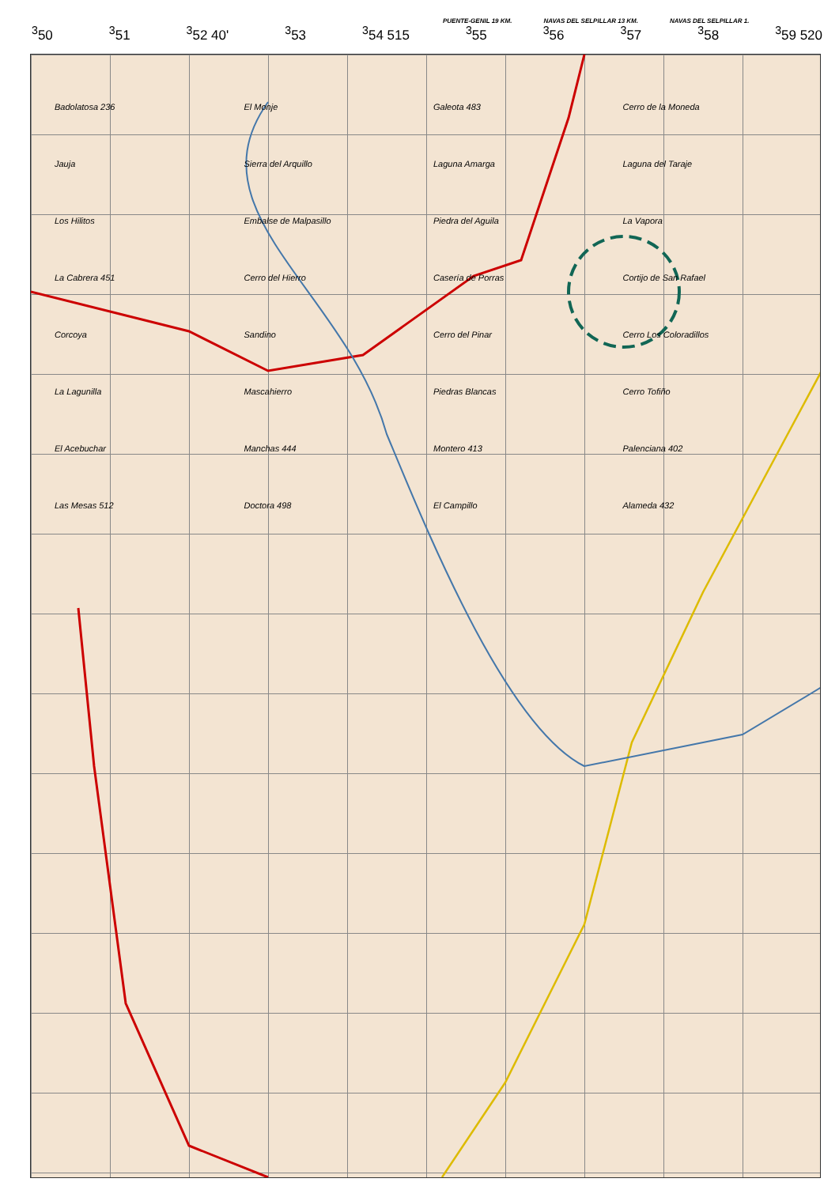PUENTE-GENIL 19 KM. NAVAS DEL SELPILLAR 13 KM. NAVAS DEL SELPILLAR 1.
<sup>3</sup> 50<sup>3</sup>51<sup>3</sup>52 40'<sup>3</sup>53<sup>3</sup>54 515<sup>3</sup>55<sup>3</sup>56<sup>3</sup>57<sup>3</sup>58<sup>3</sup>59 520
Badolatosa 236 El Monje Galeota 483 Cerro de la Moneda Jauja Sierra del Arquillo Laguna Amarga Laguna del Taraje Los Hilitos Embalse de Malpasillo Piedra del Aguila La Vapora La Cabrera 451 Cerro del Hierro Casería de Porras Cortijo de San Rafael Corcoya Sandino Cerro del Pinar Cerro Los Coloradillos La Lagunilla Mascahierro Piedras Blancas Cerro Tofiño El Acebuchar Manchas 444 Montero 413 Palenciana 402 Las Mesas 512 Doctora 498 El Campillo Alameda 432